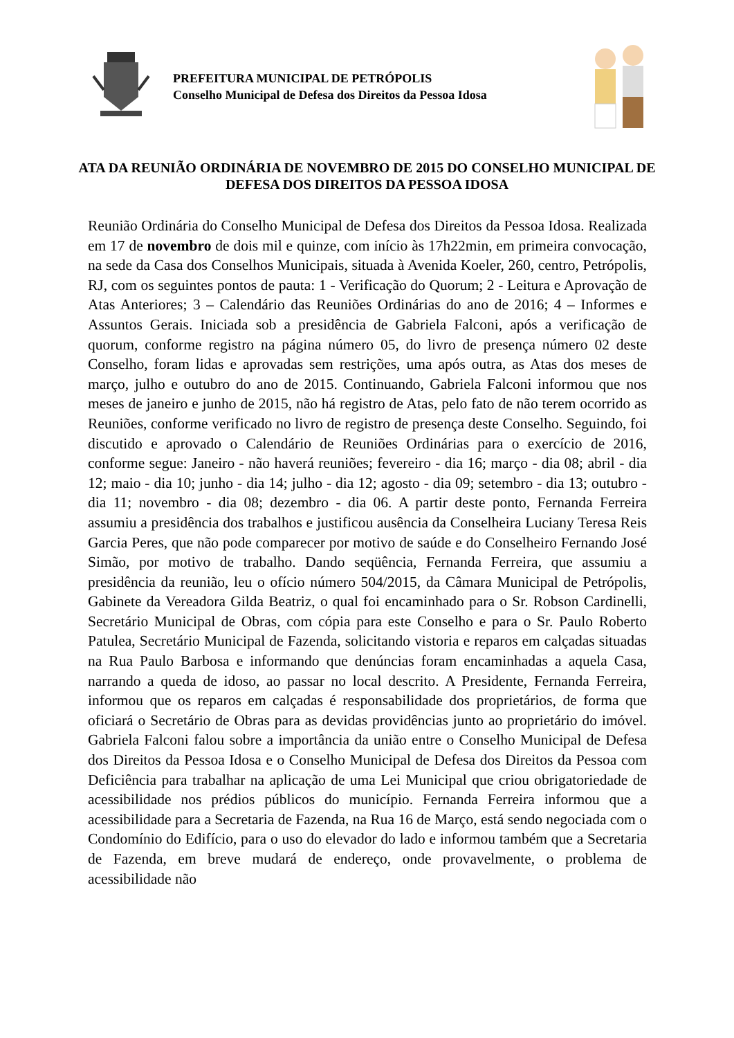PREFEITURA MUNICIPAL DE PETRÓPOLIS
Conselho Municipal de Defesa dos Direitos da Pessoa Idosa
ATA DA REUNIÃO ORDINÁRIA DE NOVEMBRO DE 2015 DO CONSELHO MUNICIPAL DE DEFESA DOS DIREITOS DA PESSOA IDOSA
Reunião Ordinária do Conselho Municipal de Defesa dos Direitos da Pessoa Idosa. Realizada em 17 de novembro de dois mil e quinze, com início às 17h22min, em primeira convocação, na sede da Casa dos Conselhos Municipais, situada à Avenida Koeler, 260, centro, Petrópolis, RJ, com os seguintes pontos de pauta: 1 - Verificação do Quorum; 2 - Leitura e Aprovação de Atas Anteriores; 3 – Calendário das Reuniões Ordinárias do ano de 2016; 4 – Informes e Assuntos Gerais. Iniciada sob a presidência de Gabriela Falconi, após a verificação de quorum, conforme registro na página número 05, do livro de presença número 02 deste Conselho, foram lidas e aprovadas sem restrições, uma após outra, as Atas dos meses de março, julho e outubro do ano de 2015. Continuando, Gabriela Falconi informou que nos meses de janeiro e junho de 2015, não há registro de Atas, pelo fato de não terem ocorrido as Reuniões, conforme verificado no livro de registro de presença deste Conselho. Seguindo, foi discutido e aprovado o Calendário de Reuniões Ordinárias para o exercício de 2016, conforme segue: Janeiro - não haverá reuniões; fevereiro - dia 16; março - dia 08; abril - dia 12; maio - dia 10; junho - dia 14; julho - dia 12; agosto - dia 09; setembro - dia 13; outubro - dia 11; novembro - dia 08; dezembro - dia 06. A partir deste ponto, Fernanda Ferreira assumiu a presidência dos trabalhos e justificou ausência da Conselheira Luciany Teresa Reis Garcia Peres, que não pode comparecer por motivo de saúde e do Conselheiro Fernando José Simão, por motivo de trabalho. Dando seqüência, Fernanda Ferreira, que assumiu a presidência da reunião, leu o ofício número 504/2015, da Câmara Municipal de Petrópolis, Gabinete da Vereadora Gilda Beatriz, o qual foi encaminhado para o Sr. Robson Cardinelli, Secretário Municipal de Obras, com cópia para este Conselho e para o Sr. Paulo Roberto Patulea, Secretário Municipal de Fazenda, solicitando vistoria e reparos em calçadas situadas na Rua Paulo Barbosa e informando que denúncias foram encaminhadas a aquela Casa, narrando a queda de idoso, ao passar no local descrito. A Presidente, Fernanda Ferreira, informou que os reparos em calçadas é responsabilidade dos proprietários, de forma que oficiará o Secretário de Obras para as devidas providências junto ao proprietário do imóvel. Gabriela Falconi falou sobre a importância da união entre o Conselho Municipal de Defesa dos Direitos da Pessoa Idosa e o Conselho Municipal de Defesa dos Direitos da Pessoa com Deficiência para trabalhar na aplicação de uma Lei Municipal que criou obrigatoriedade de acessibilidade nos prédios públicos do município. Fernanda Ferreira informou que a acessibilidade para a Secretaria de Fazenda, na Rua 16 de Março, está sendo negociada com o Condomínio do Edifício, para o uso do elevador do lado e informou também que a Secretaria de Fazenda, em breve mudará de endereço, onde provavelmente, o problema de acessibilidade não